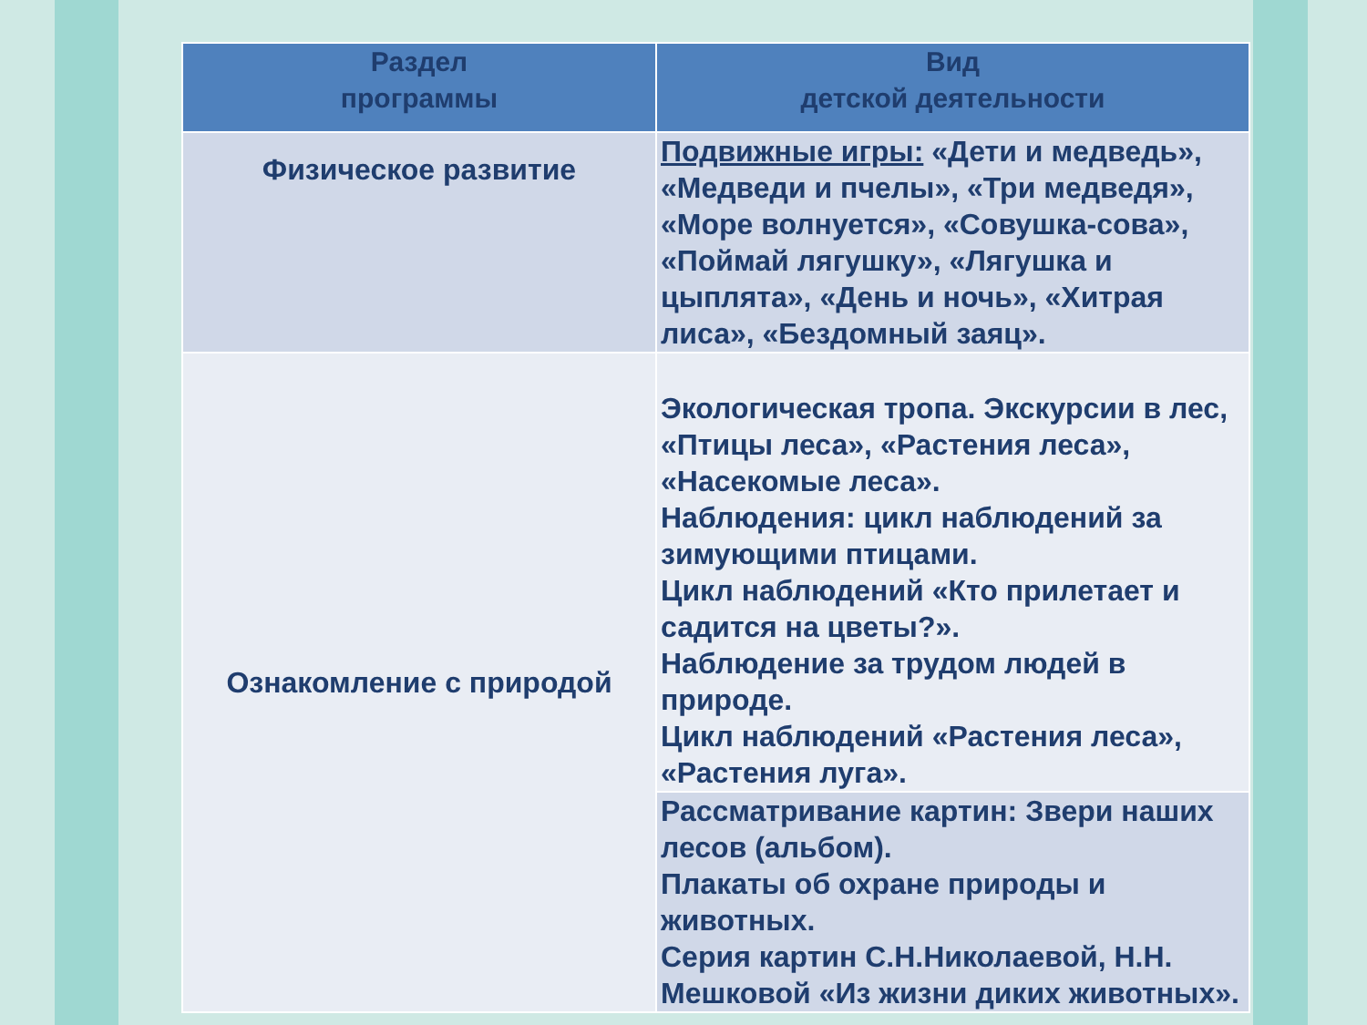| Раздел программы | Вид детской деятельности |
| --- | --- |
| Физическое развитие | Подвижные игры: «Дети и медведь», «Медведи и пчелы», «Три медведя», «Море волнуется», «Совушка-сова», «Поймай лягушку», «Лягушка и цыплята», «День и ночь», «Хитрая лиса», «Бездомный заяц». |
| Ознакомление с природой | Экологическая тропа. Экскурсии в лес, «Птицы леса», «Растения леса», «Насекомые леса». Наблюдения: цикл наблюдений за зимующими птицами. Цикл наблюдений «Кто прилетает и садится на цветы?». Наблюдение за трудом людей в природе. Цикл наблюдений «Растения леса», «Растения луга». |
| | Рассматривание картин: Звери наших лесов (альбом). Плакаты об охране природы и животных. Серия картин С.Н.Николаевой, Н.Н. Мешковой «Из жизни диких животных». |